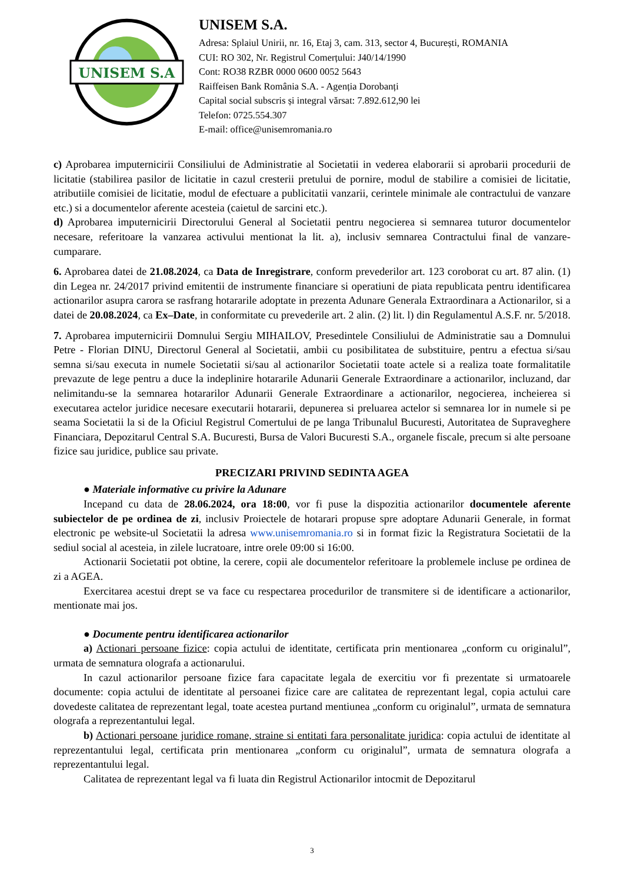UNISEM S.A
UNISEM S.A.
Adresa: Splaiul Unirii, nr. 16, Etaj 3, cam. 313, sector 4, București, ROMANIA
CUI: RO 302, Nr. Registrul Comerțului: J40/14/1990
Cont: RO38 RZBR 0000 0600 0052 5643
Raiffeisen Bank România S.A. - Agenția Dorobanți
Capital social subscris și integral vărsat: 7.892.612,90 lei
Telefon: 0725.554.307
E-mail: office@unisemromania.ro
c) Aprobarea imputernicirii Consiliului de Administratie al Societatii in vederea elaborarii si aprobarii procedurii de licitatie (stabilirea pasilor de licitatie in cazul cresterii pretului de pornire, modul de stabilire a comisiei de licitatie, atributiile comisiei de licitatie, modul de efectuare a publicitatii vanzarii, cerintele minimale ale contractului de vanzare etc.) si a documentelor aferente acesteia (caietul de sarcini etc.).
d) Aprobarea imputernicirii Directorului General al Societatii pentru negocierea si semnarea tuturor documentelor necesare, referitoare la vanzarea activului mentionat la lit. a), inclusiv semnarea Contractului final de vanzare-cumparare.
6. Aprobarea datei de 21.08.2024, ca Data de Inregistrare, conform prevederilor art. 123 coroborat cu art. 87 alin. (1) din Legea nr. 24/2017 privind emitentii de instrumente financiare si operatiuni de piata republicata pentru identificarea actionarilor asupra carora se rasfrang hotararile adoptate in prezenta Adunare Generala Extraordinara a Actionarilor, si a datei de 20.08.2024, ca Ex–Date, in conformitate cu prevederile art. 2 alin. (2) lit. l) din Regulamentul A.S.F. nr. 5/2018.
7. Aprobarea imputernicirii Domnului Sergiu MIHAILOV, Presedintele Consiliului de Administratie sau a Domnului Petre - Florian DINU, Directorul General al Societatii, ambii cu posibilitatea de substituire, pentru a efectua si/sau semna si/sau executa in numele Societatii si/sau al actionarilor Societatii toate actele si a realiza toate formalitatile prevazute de lege pentru a duce la indeplinire hotararile Adunarii Generale Extraordinare a actionarilor, incluzand, dar nelimitandu-se la semnarea hotararilor Adunarii Generale Extraordinare a actionarilor, negocierea, incheierea si executarea actelor juridice necesare executarii hotararii, depunerea si preluarea actelor si semnarea lor in numele si pe seama Societatii la si de la Oficiul Registrul Comertului de pe langa Tribunalul Bucuresti, Autoritatea de Supraveghere Financiara, Depozitarul Central S.A. Bucuresti, Bursa de Valori Bucuresti S.A., organele fiscale, precum si alte persoane fizice sau juridice, publice sau private.
PRECIZARI PRIVIND SEDINTA AGEA
● Materiale informative cu privire la Adunare
Incepand cu data de 28.06.2024, ora 18:00, vor fi puse la dispozitia actionarilor documentele aferente subiectelor de pe ordinea de zi, inclusiv Proiectele de hotarari propuse spre adoptare Adunarii Generale, in format electronic pe website-ul Societatii la adresa www.unisemromania.ro si in format fizic la Registratura Societatii de la sediul social al acesteia, in zilele lucratoare, intre orele 09:00 si 16:00.
Actionarii Societatii pot obtine, la cerere, copii ale documentelor referitoare la problemele incluse pe ordinea de zi a AGEA.
Exercitarea acestui drept se va face cu respectarea procedurilor de transmitere si de identificare a actionarilor, mentionate mai jos.
● Documente pentru identificarea actionarilor
a) Actionari persoane fizice: copia actului de identitate, certificata prin mentionarea „conform cu originalul”, urmata de semnatura olografa a actionarului.
In cazul actionarilor persoane fizice fara capacitate legala de exercitiu vor fi prezentate si urmatoarele documente: copia actului de identitate al persoanei fizice care are calitatea de reprezentant legal, copia actului care dovedeste calitatea de reprezentant legal, toate acestea purtand mentiunea „conform cu originalul”, urmata de semnatura olografa a reprezentantului legal.
b) Actionari persoane juridice romane, straine si entitati fara personalitate juridica: copia actului de identitate al reprezentantului legal, certificata prin mentionarea „conform cu originalul”, urmata de semnatura olografa a reprezentantului legal.
Calitatea de reprezentant legal va fi luata din Registrul Actionarilor intocmit de Depozitarul
3